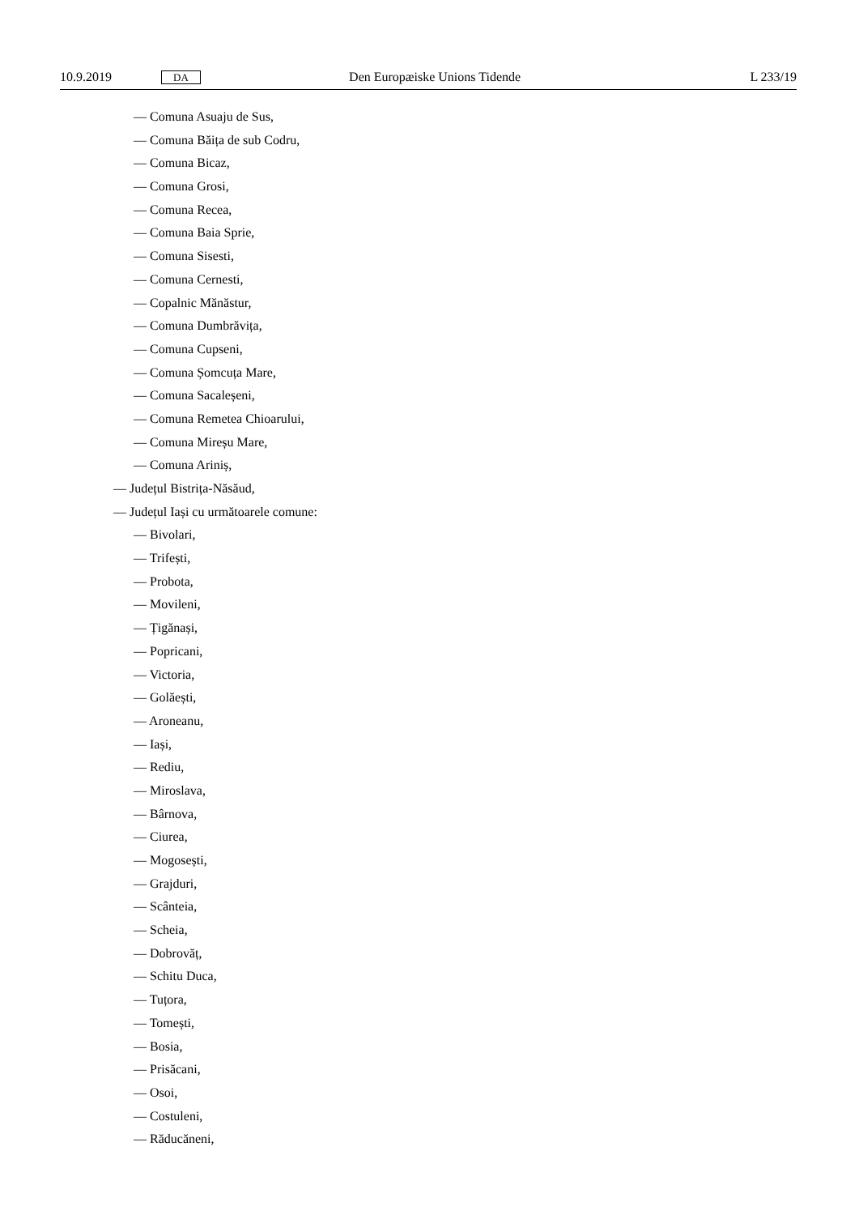10.9.2019 DA Den Europæiske Unions Tidende L 233/19
— Comuna Asuaju de Sus,
— Comuna Băița de sub Codru,
— Comuna Bicaz,
— Comuna Grosi,
— Comuna Recea,
— Comuna Baia Sprie,
— Comuna Sisesti,
— Comuna Cernesti,
— Copalnic Mănăstur,
— Comuna Dumbrăvița,
— Comuna Cupseni,
— Comuna Șomcuța Mare,
— Comuna Sacaleșeni,
— Comuna Remetea Chioarului,
— Comuna Mireșu Mare,
— Comuna Ariniș,
— Județul Bistrița-Năsăud,
— Județul Iași cu următoarele comune:
— Bivolari,
— Trifești,
— Probota,
— Movileni,
— Țigănași,
— Popricani,
— Victoria,
— Golăești,
— Aroneanu,
— Iași,
— Rediu,
— Miroslava,
— Bârnova,
— Ciurea,
— Mogosești,
— Grajduri,
— Scânteia,
— Scheia,
— Dobrovăț,
— Schitu Duca,
— Tuțora,
— Tomești,
— Bosia,
— Prisăcani,
— Osoi,
— Costuleni,
— Răducăneni,